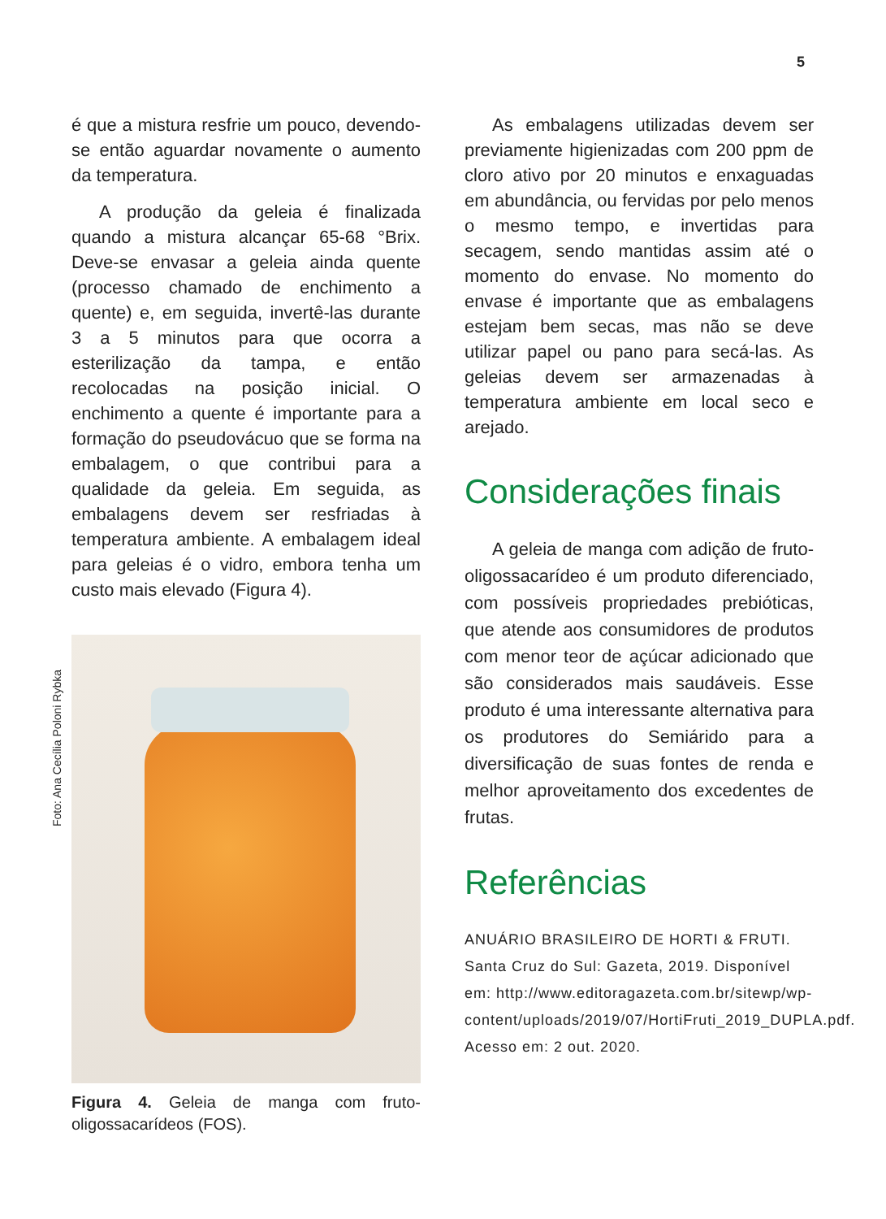5
é que a mistura resfrie um pouco, devendo-se então aguardar novamente o aumento da temperatura.
A produção da geleia é finalizada quando a mistura alcançar 65-68 °Brix. Deve-se envasar a geleia ainda quente (processo chamado de enchimento a quente) e, em seguida, invertê-las durante 3 a 5 minutos para que ocorra a esterilização da tampa, e então recolocadas na posição inicial. O enchimento a quente é importante para a formação do pseudovácuo que se forma na embalagem, o que contribui para a qualidade da geleia. Em seguida, as embalagens devem ser resfriadas à temperatura ambiente. A embalagem ideal para geleias é o vidro, embora tenha um custo mais elevado (Figura 4).
Foto: Ana Cecília Poloni Rybka
Figura 4. Geleia de manga com fruto-oligossacarídeos (FOS).
As embalagens utilizadas devem ser previamente higienizadas com 200 ppm de cloro ativo por 20 minutos e enxaguadas em abundância, ou fervidas por pelo menos o mesmo tempo, e invertidas para secagem, sendo mantidas assim até o momento do envase. No momento do envase é importante que as embalagens estejam bem secas, mas não se deve utilizar papel ou pano para secá-las. As geleias devem ser armazenadas à temperatura ambiente em local seco e arejado.
Considerações finais
A geleia de manga com adição de fruto-oligossacarídeo é um produto diferenciado, com possíveis propriedades prebióticas, que atende aos consumidores de produtos com menor teor de açúcar adicionado que são considerados mais saudáveis. Esse produto é uma interessante alternativa para os produtores do Semiárido para a diversificação de suas fontes de renda e melhor aproveitamento dos excedentes de frutas.
Referências
ANUÁRIO BRASILEIRO DE HORTI & FRUTI. Santa Cruz do Sul: Gazeta, 2019. Disponível em: http://www.editoragazeta.com.br/sitewp/wp-content/uploads/2019/07/HortiFruti_2019_DUPLA.pdf. Acesso em: 2 out. 2020.